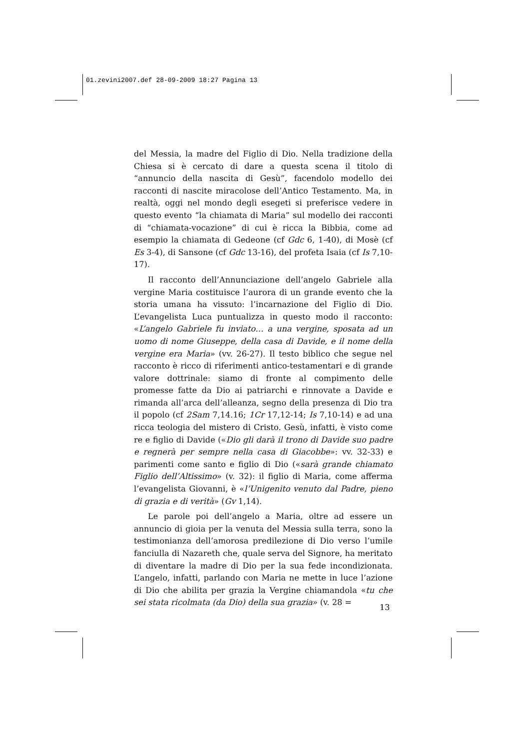01.zevini2007.def 28-09-2009 18:27 Pagina 13
del Messia, la madre del Figlio di Dio. Nella tradizione della Chiesa si è cercato di dare a questa scena il titolo di “annuncio della nascita di Gesù”, facendolo modello dei racconti di nascite miracolose dell’Antico Testamento. Ma, in realtà, oggi nel mondo degli esegeti si preferisce vedere in questo evento “la chiamata di Maria” sul modello dei racconti di “chiamata-vocazione” di cui è ricca la Bibbia, come ad esempio la chiamata di Gedeone (cf Gdc 6, 1-40), di Mosè (cf Es 3-4), di Sansone (cf Gdc 13-16), del profeta Isaia (cf Is 7,10-17).
Il racconto dell’Annunciazione dell’angelo Gabriele alla vergine Maria costituisce l’aurora di un grande evento che la storia umana ha vissuto: l’incarnazione del Figlio di Dio. L’evangelista Luca puntualizza in questo modo il racconto: «L’angelo Gabriele fu inviato… a una vergine, sposata ad un uomo di nome Giuseppe, della casa di Davide, e il nome della vergine era Maria» (vv. 26-27). Il testo biblico che segue nel racconto è ricco di riferimenti antico-testamentari e di grande valore dottrinale: siamo di fronte al compimento delle promesse fatte da Dio ai patriarchi e rinnovate a Davide e rimanda all’arca dell’alleanza, segno della presenza di Dio tra il popolo (cf 2Sam 7,14.16; 1Cr 17,12-14; Is 7,10-14) e ad una ricca teologia del mistero di Cristo. Gesù, infatti, è visto come re e figlio di Davide («Dio gli darà il trono di Davide suo padre e regnerà per sempre nella casa di Giacobbe»: vv. 32-33) e parimenti come santo e figlio di Dio («sarà grande chiamato Figlio dell’Altissimo» (v. 32): il figlio di Maria, come afferma l’evangelista Giovanni, è «l’Unigenito venuto dal Padre, pieno di grazia e di verità» (Gv 1,14).
Le parole poi dell’angelo a Maria, oltre ad essere un annuncio di gioia per la venuta del Messia sulla terra, sono la testimonianza dell’amorosa predilezione di Dio verso l’umile fanciulla di Nazareth che, quale serva del Signore, ha meritato di diventare la madre di Dio per la sua fede incondizionata. L’angelo, infatti, parlando con Maria ne mette in luce l’azione di Dio che abilita per grazia la Vergine chiamandola «tu che sei stata ricolmata (da Dio) della sua grazia» (v. 28 =
13